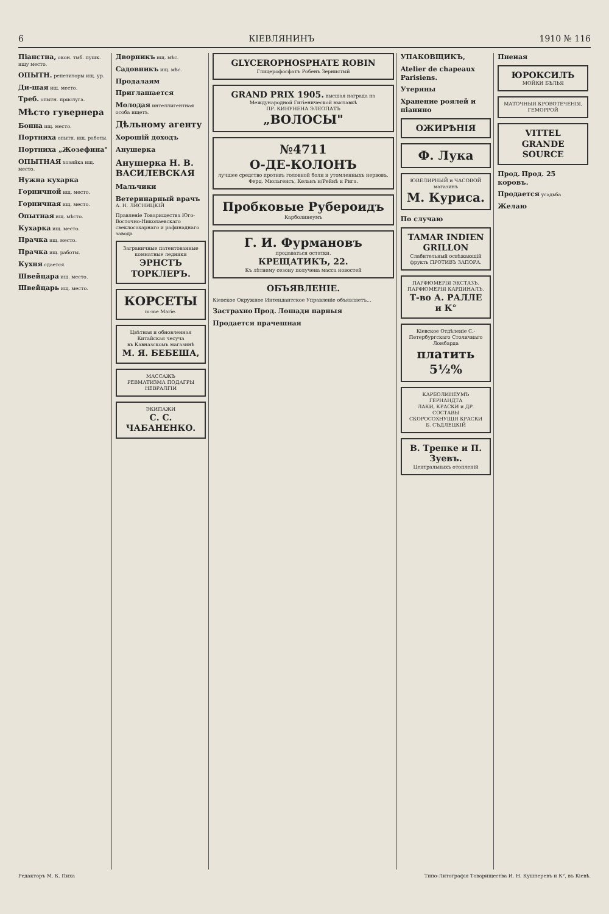6 КІЕВЛЯНИНЪ 1910 № 116
Піанстна, окон. тмб. пушк. ищу место.
ОПЫТН. репетиторы ищ. ур.
Ди-шая ищ. место.
Треб. опытн. прислуга.
Мѣсто гувернера
Бонна ищ. место.
Портниха опытн. ищ. работы.
Портниха „Жозефина"
ОПЫТНАЯ хозяйка ищ. место.
Нужна кухарка
Горничной ищ. место.
Горничная ищ. место.
Опытная ищ. мѣсто.
Кухарка ищ. место.
Прачка ищ. место.
Прачка ищ. работы.
Кухня сдается.
Швейцара ищ. место.
Швейцарь ищ. место.
Дворникъ ищ. мѣс.
Садовникъ ищ. мѣс.
Продалаям
Приглашается
Молодая интеллигентная особа ищетъ.
Дѣльному агенту
Хорошій доходъ
Анушерка
Анушерка Н. В. ВАСИЛЕВСКАЯ
Мальчики
Ветеринарный врачъ А. Н. ЛИСНИЦКІЙ
Правленіе Товарищества Юго-Восточно-Николаевскаго свеклосахарнаго и рафинаднаго завода
Заграничные патентованные комнатные ледники
ЭРНСТЪ ТОРКЛЕРЪ.
КОРСЕТЫ m-me Marie.
Цвѣтная и обновленная Китайская чесуча
въ Кавназскомъ магазинѣ
М. Я. БЕБЕША,
МАССАЖЪ
РЕВМАТИЗМА ПОДАГРЫ НЕВРАЛГІИ
ЭКИПАЖИ
С. С. ЧАБАНЕНКО.
GLYCEROPHOSPHATE ROBIN
Глицерофосфатъ Робенъ Зернистый
GRAND PRIX 1905. высшая награда на Международной Гигіенической выставкѣ
ПР. КИНУНЕНА ЭЛЕОПАТЪ
„ВОЛОСЫ"
№4711
О-ДЕ-КОЛОНЪ
лучшее средство противъ головной боли и утомленныхъ нервовъ.
Ферд. Мюльгенсъ, Кельнъ н/Рейнѣ и Рига.
Пробковые Рубероидъ Карболинеумъ
Г. И. Фурмановъ
продаваться остатки.
КРЕЩАТИКЪ, 22.
Къ лѣтнему сезону получена масса новостей
ОБЪЯВЛЕНІЕ.
Кіевское Окружное Интендантское Управленіе объявляетъ...
Застрахно Прод. Лошади парныя
Продается прачешная
УПАКОВЩИКЪ,
Atelier de chapeaux Parisiens.
Утеряны
Хранение роялей и піанино
ОЖИРѢНІЯ
Ф. Лука
ЮВЕЛИРНЫЙ и ЧАСОВОЙ магазинъ
М. Куриса.
По случаю
TAMAR INDIEN GRILLON Слабительный освѣжающій фрукть ПРОТИВЪ ЗАПОРА.
ПАРФЮМЕРІЯ ЭКСТАЗЪ. ПАРФЮМЕРІЯ КАРДИНАЛЪ.
Т-во А. РАЛЛЕ и К°
Кіевское Отдѣленіе С.-Петербургскаго Столичнаго Ломбарда
платить 5½%
КАРБОЛИНЕУМЪ ГЕРНАНДТА
ЛАКИ, КРАСКИ и ДР. СОСТАВЫ
СКОРОСОХНУЩІЯ КРАСКИ
Б. СЪДЛЕЦКІЙ
В. Трепке и П. Зуевъ.
Центральныхъ отопленій
Пнеиая
ЮРОКСИЛЪ
МОЙКИ БѢЛЬЯ
МАТОЧНЫЯ КРОВОТЕЧЕНІЯ, ГЕМОРРОЙ
VITTEL GRANDE SOURCE
Прод. Прод. 25 коровъ.
Продается усадьба
Желаю
Редакторъ М. К. Пиха Типо-Литографія Товарищества И. Н. Кушнеревъ и К°, въ Кіевѣ.